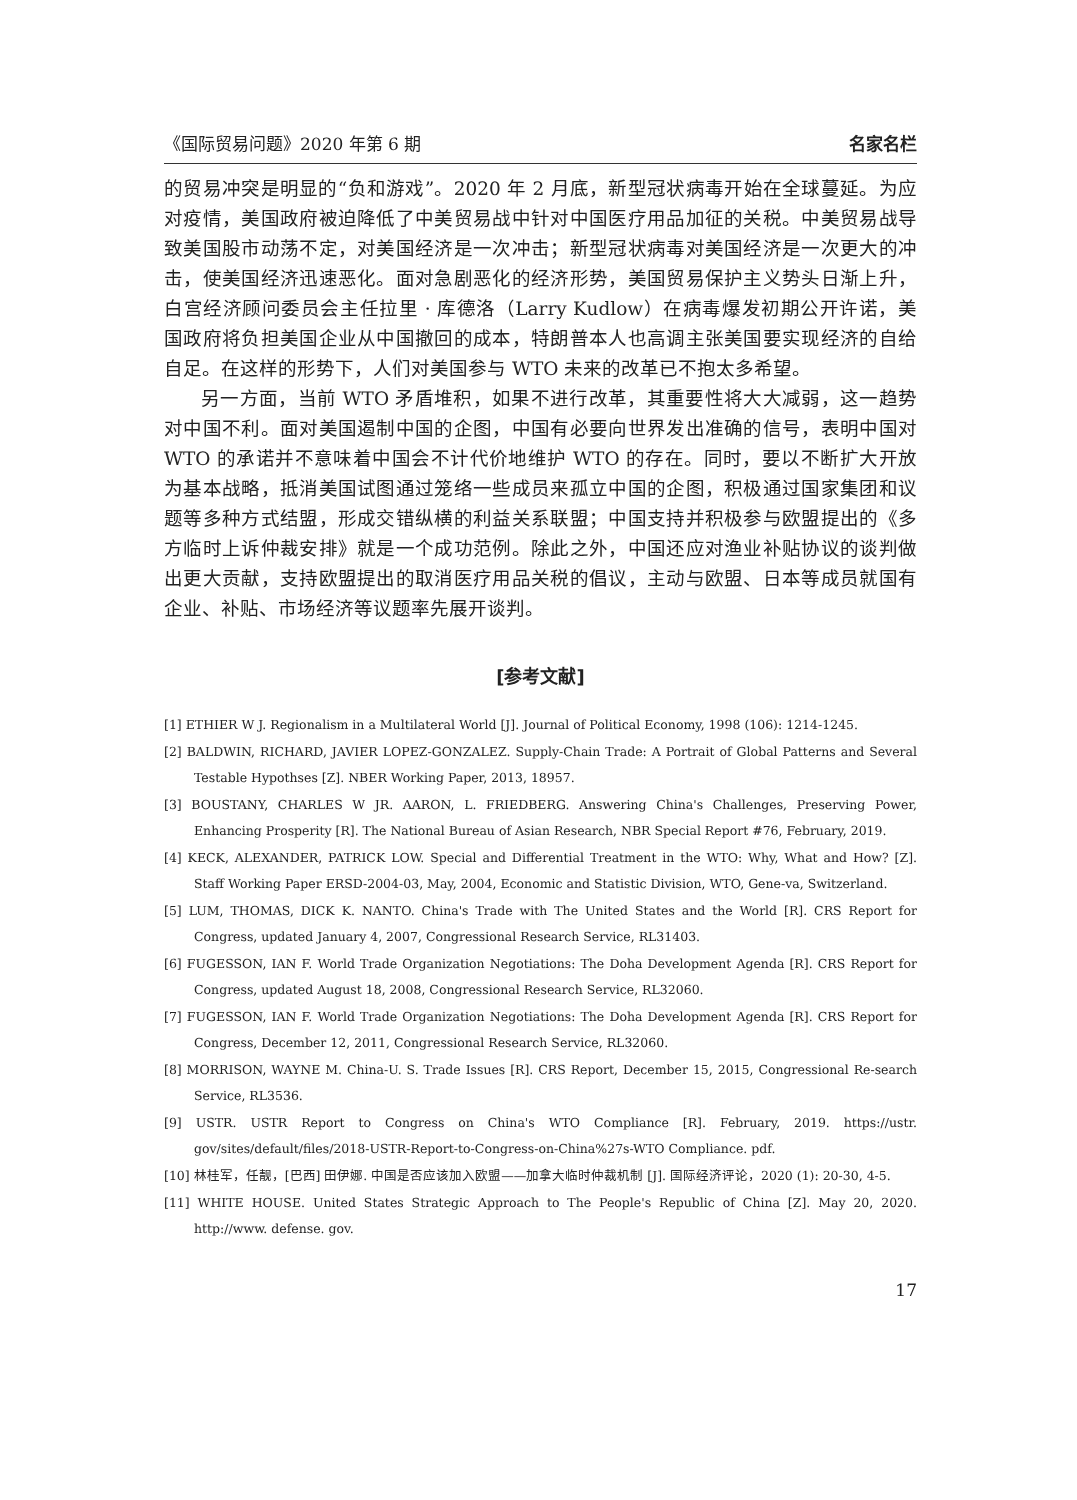《国际贸易问题》2020 年第 6 期 名家名栏
的贸易冲突是明显的“负和游戏”。2020 年 2 月底，新型冠状病毒开始在全球蔓延。为应对疫情，美国政府被迫降低了中美贸易战中针对中国医疗用品加征的关税。中美贸易战导致美国股市动荡不定，对美国经济是一次冲击；新型冠状病毒对美国经济是一次更大的冲击，使美国经济迅速恶化。面对急剧恶化的经济形势，美国贸易保护主义势头日渐上升，白宫经济顾问委员会主任拉里 · 库德洛（Larry Kudlow）在病毒爆发初期公开许诺，美国政府将负担美国企业从中国撤回的成本，特朗普本人也高调主张美国要实现经济的自给自足。在这样的形势下，人们对美国参与 WTO 未来的改革已不抱太多希望。
另一方面，当前 WTO 矛盾堆积，如果不进行改革，其重要性将大大减弱，这一趋势对中国不利。面对美国遏制中国的企图，中国有必要向世界发出准确的信号，表明中国对 WTO 的承诺并不意味着中国会不计代价地维护 WTO 的存在。同时，要以不断扩大开放为基本战略，抵消美国试图通过笼络一些成员来孤立中国的企图，积极通过国家集团和议题等多种方式结盟，形成交错纵横的利益关系联盟；中国支持并积极参与欧盟提出的《多方临时上诉仲裁安排》就是一个成功范例。除此之外，中国还应对渔业补贴协议的谈判做出更大贡献，支持欧盟提出的取消医疗用品关税的倡议，主动与欧盟、日本等成员就国有企业、补贴、市场经济等议题率先展开谈判。
[参考文献]
[1] ETHIER W J. Regionalism in a Multilateral World [J]. Journal of Political Economy, 1998 (106): 1214-1245.
[2] BALDWIN, RICHARD, JAVIER LOPEZ-GONZALEZ. Supply-Chain Trade: A Portrait of Global Patterns and Several Testable Hypothses [Z]. NBER Working Paper, 2013, 18957.
[3] BOUSTANY, CHARLES W JR. AARON, L. FRIEDBERG. Answering China's Challenges, Preserving Power, Enhancing Prosperity [R]. The National Bureau of Asian Research, NBR Special Report #76, February, 2019.
[4] KECK, ALEXANDER, PATRICK LOW. Special and Differential Treatment in the WTO: Why, What and How? [Z]. Staff Working Paper ERSD-2004-03, May, 2004, Economic and Statistic Division, WTO, Gene-va, Switzerland.
[5] LUM, THOMAS, DICK K. NANTO. China's Trade with The United States and the World [R]. CRS Report for Congress, updated January 4, 2007, Congressional Research Service, RL31403.
[6] FUGESSON, IAN F. World Trade Organization Negotiations: The Doha Development Agenda [R]. CRS Report for Congress, updated August 18, 2008, Congressional Research Service, RL32060.
[7] FUGESSON, IAN F. World Trade Organization Negotiations: The Doha Development Agenda [R]. CRS Report for Congress, December 12, 2011, Congressional Research Service, RL32060.
[8] MORRISON, WAYNE M. China-U. S. Trade Issues [R]. CRS Report, December 15, 2015, Congressional Re-search Service, RL3536.
[9] USTR. USTR Report to Congress on China's WTO Compliance [R]. February, 2019. https://ustr. gov/sites/default/files/2018-USTR-Report-to-Congress-on-China%27s-WTO Compliance. pdf.
[10] 林桂军，任靓，[巴西] 田伊娜. 中国是否应该加入欧盟——加拿大临时仲裁机制 [J]. 国际经济评论，2020 (1): 20-30, 4-5.
[11] WHITE HOUSE. United States Strategic Approach to The People's Republic of China [Z]. May 20, 2020. http://www. defense. gov.
17